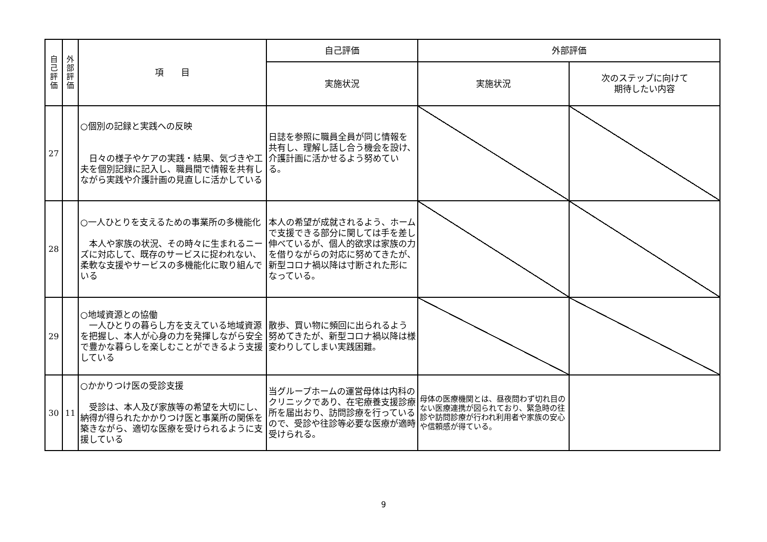| 自己評価 | 外部評価 | 項 目 | 自己評価 | 外部評価 | |
| --- | --- | --- | --- | --- | --- |
| | | | 実施状況 | 実施状況 | 次のステップに向けて 期待したい内容 |
| 27 | | ○個別の記録と実践への反映 日々の様子やケアの実践・結果、気づきや工夫を個別記録に記入し、職員間で情報を共有しながら実践や介護計画の見直しに活かしている | 日誌を参照に職員全員が同じ情報を共有し、理解し話し合う機会を設け、介護計画に活かせるよう努めている。 | | |
| 28 | | ○一人ひとりを支えるための事業所の多機能化 本人や家族の状況、その時々に生まれるニーズに対応して、既存のサービスに捉われない、柔軟な支援やサービスの多機能化に取り組んでいる | 本人の希望が成就されるよう、ホームで支援できる部分に関しては手を差し伸べているが、個人的欲求は家族の力を借りながらの対応に努めてきたが、新型コロナ禍以降は寸断された形になっている。 | | |
| 29 | | ○地域資源との協働 一人ひとりの暮らし方を支えている地域資源を把握し、本人が心身の力を発揮しながら安全で豊かな暮らしを楽しむことができるよう支援している | 散歩、買い物に頻回に出られるよう努めてきたが、新型コロナ禍以降は様変わりしてしまい実践困難。 | | |
| 30 | 11 | ○かかりつけ医の受診支援 受診は、本人及び家族等の希望を大切にし、納得が得られたかかりつけ医と事業所の関係を築きながら、適切な医療を受けられるように支援している | 当グループホームの運営母体は内科のクリニックであり、在宅療養支援診療所を届出おり、訪問診療を行っているので、受診や往診等必要な医療が適時受けられる。 | 母体の医療機関とは、昼夜問わず切れ目のない医療連携が図られており、緊急時の往診や訪問診療が行われ利用者や家族の安心や信頼感が得ている。 | |
9